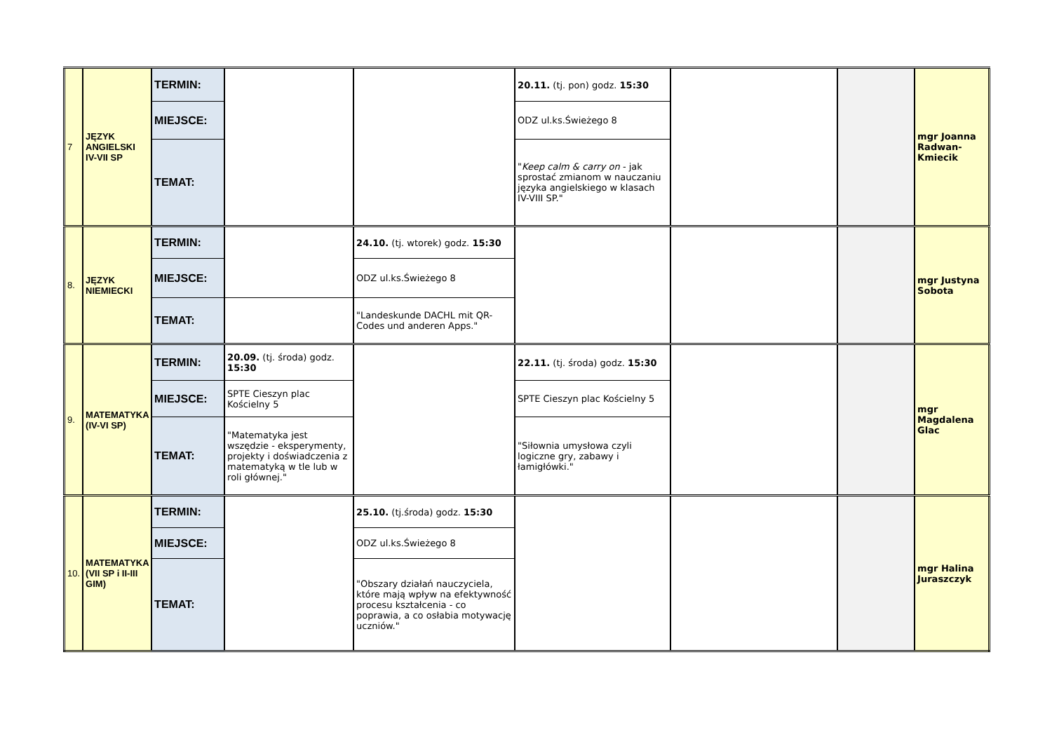| 7 | JĘZYK ANGIELSKI IV-VII SP | TERMIN: | | | 20.11. (tj. pon) godz. 15:30 | | | mgr Joanna Radwan-Kmiecik |
| | | MIEJSCE: | | | ODZ ul.ks.Świeżego 8 | | | |
| | | TEMAT: | | | " Keep calm & carry on - jak sprostać zmianom w nauczaniu języka angielskiego w klasach IV-VIII SP." | | | |
| 8. | JĘZYK NIEMIECKI | TERMIN: | | 24.10. (tj. wtorek) godz. 15:30 | | | | mgr Justyna Sobota |
| | | MIEJSCE: | | ODZ ul.ks.Świeżego 8 | | | | |
| | | TEMAT: | | "Landeskunde DACHL mit QR-Codes und anderen Apps." | | | | |
| 9. | MATEMATYKA (IV-VI SP) | TERMIN: | 20.09. (tj. środa) godz. 15:30 | | 22.11. (tj. środa) godz. 15:30 | | | mgr Magdalena Glac |
| | | MIEJSCE: | SPTE Cieszyn plac Kościelny 5 | | SPTE Cieszyn plac Kościelny 5 | | | |
| | | TEMAT: | "Matematyka jest wszędzie - eksperymenty, projekty i doświadczenia z matematyką w tle lub w roli głównej." | | "Siłownia umysłowa czyli logiczne gry, zabawy i łamigłówki." | | | |
| 10. | MATEMATYKA (VII SP i II-III GIM) | TERMIN: | | 25.10. (tj.środa) godz. 15:30 | | | | mgr Halina Juraszczyk |
| | | MIEJSCE: | | ODZ ul.ks.Świeżego 8 | | | | |
| | | TEMAT: | | "Obszary działań nauczyciela, które mają wpływ na efektywność procesu kształcenia - co poprawia, a co osłabia motywację uczniów." | | | | |